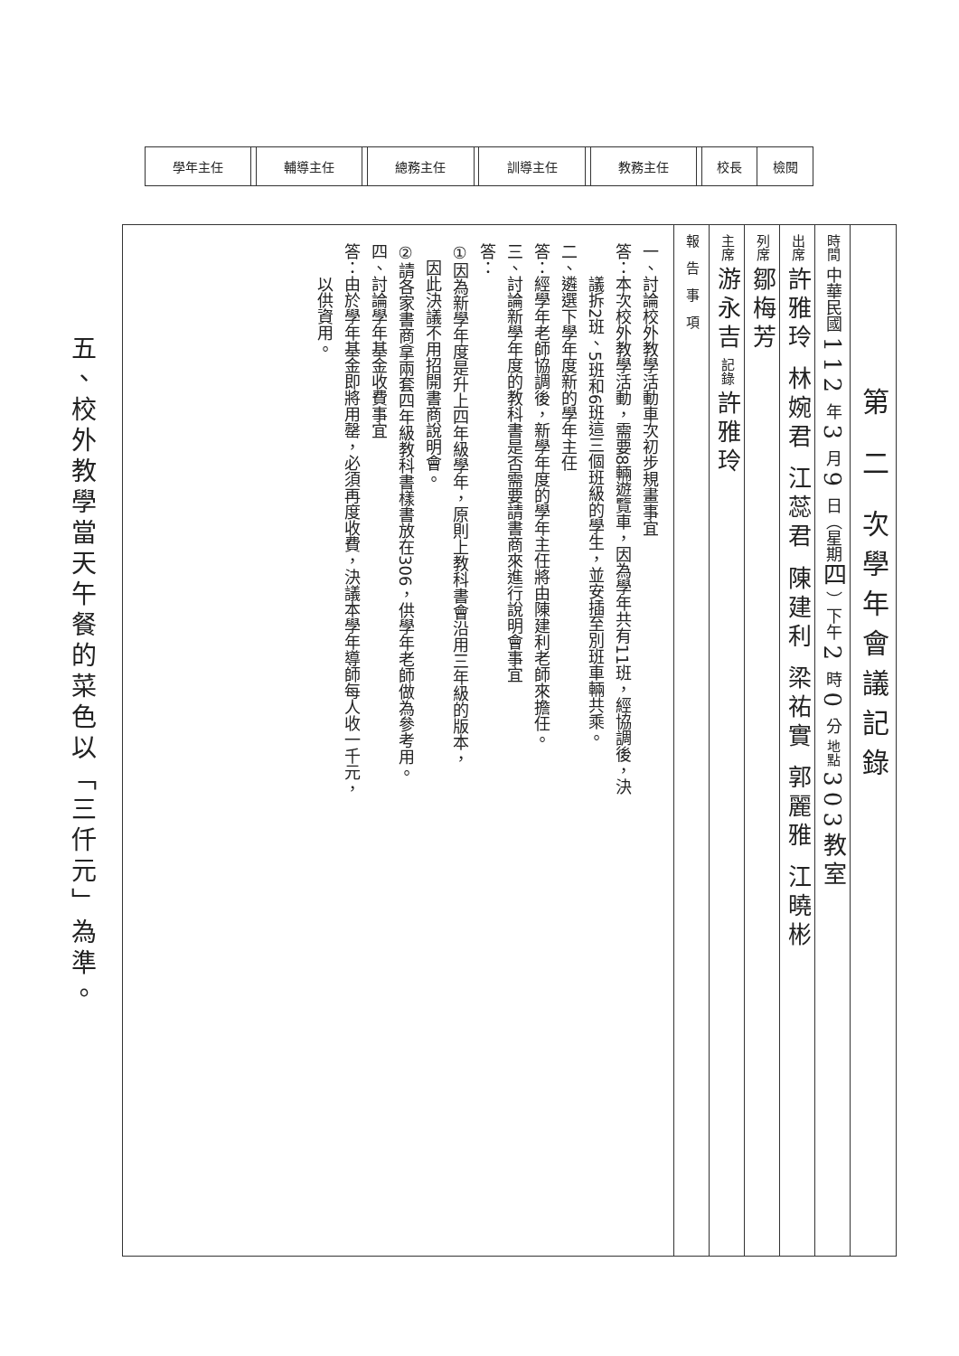| 學年主任 | | 輔導主任 | | 總務主任 | | 訓導主任 | | 教務主任 | | 校長 | 檢閱 |
第 二 次學年會議記錄
時間 中華民國 112 年 3 月 9 日（星期四）下午 2 時 0 分 地點 303教室
出席 許雅玲 林婉君 江蕊君 陳建利 梁祐實 郭麗雅 江曉彬
列席 鄒梅芳
主席 游永吉 記錄 許雅玲
報　告　事　項
一、討論校外教學活動車次初步規畫事宜
答：本次校外教學活動，需要8輛遊覽車，因為學年共有11班，經協調後，決
　　議拆2班、5班和6班這三個班級的學生，並安插至別班車輛共乘。
二、遴選下學年度新的學年主任
答：經學年老師協調後，新學年度的學年主任將由陳建利老師來擔任。
三、討論新學年度的教科書是否需要請書商來進行說明會事宜
答：
①因為新學年度是升上四年級學年，原則上教科書會沿用三年級的版本，
　因此決議不用招開書商說明會。
②請各家書商拿兩套四年級教科書樣書放在306，供學年老師做為參考用。
四、討論學年基金收費事宜
答：由於學年基金即將用罄，必須再度收費，決議本學年導師每人收一千元，
　　以供資用。
五、校外教學當天午餐的菜色以「三仟元」為準。